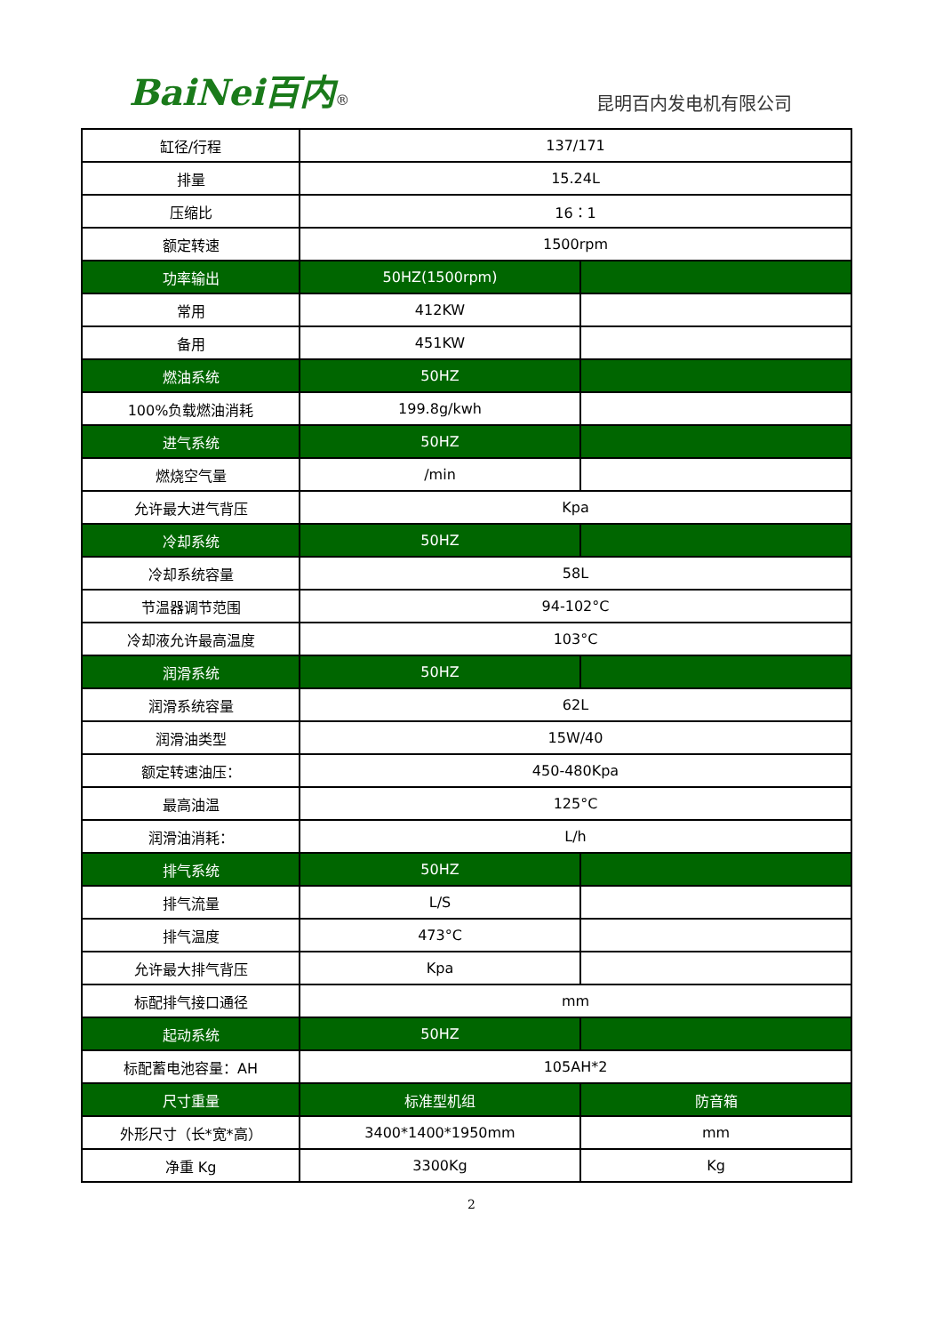BaiNei百内®
昆明百内发电机有限公司
| 缸径/行程 | 137/171 | |
| 排量 | 15.24L | |
| 压缩比 | 16：1 | |
| 额定转速 | 1500rpm | |
| 功率输出 | 50HZ(1500rpm) | |
| 常用 | 412KW | |
| 备用 | 451KW | |
| 燃油系统 | 50HZ | |
| 100%负载燃油消耗 | 199.8g/kwh | |
| 进气系统 | 50HZ | |
| 燃烧空气量 | /min | |
| 允许最大进气背压 | Kpa | |
| 冷却系统 | 50HZ | |
| 冷却系统容量 | 58L | |
| 节温器调节范围 | 94-102°C | |
| 冷却液允许最高温度 | 103°C | |
| 润滑系统 | 50HZ | |
| 润滑系统容量 | 62L | |
| 润滑油类型 | 15W/40 | |
| 额定转速油压： | 450-480Kpa | |
| 最高油温 | 125°C | |
| 润滑油消耗： | L/h | |
| 排气系统 | 50HZ | |
| 排气流量 | L/S | |
| 排气温度 | 473°C | |
| 允许最大排气背压 | Kpa | |
| 标配排气接口通径 | mm | |
| 起动系统 | 50HZ | |
| 标配蓄电池容量：AH | 105AH*2 | |
| 尺寸重量 | 标准型机组 | 防音箱 |
| 外形尺寸（长*宽*高） | 3400*1400*1950mm | mm |
| 净重 Kg | 3300Kg | Kg |
2